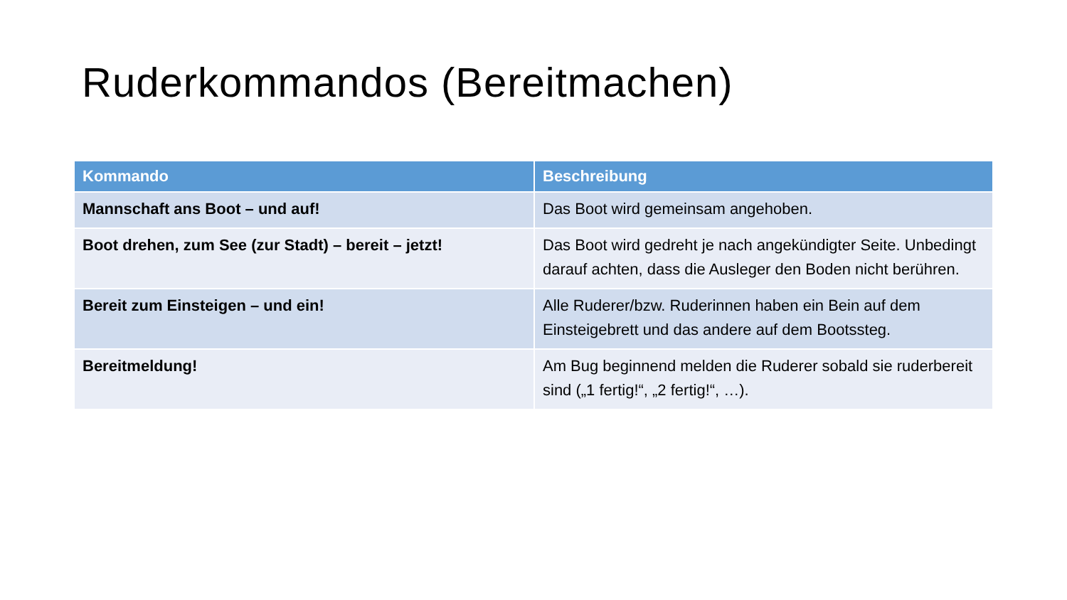Ruderkommandos (Bereitmachen)
| Kommando | Beschreibung |
| --- | --- |
| Mannschaft ans Boot – und auf! | Das Boot wird gemeinsam angehoben. |
| Boot drehen, zum See (zur Stadt) – bereit – jetzt! | Das Boot wird gedreht je nach angekündigter Seite. Unbedingt darauf achten, dass die Ausleger den Boden nicht berühren. |
| Bereit zum Einsteigen – und ein! | Alle Ruderer/bzw. Ruderinnen haben ein Bein auf dem Einsteigebrett und das andere auf dem Bootssteg. |
| Bereitmeldung! | Am Bug beginnend melden die Ruderer sobald sie ruderbereit sind („1 fertig!“, „2 fertig!“, …). |